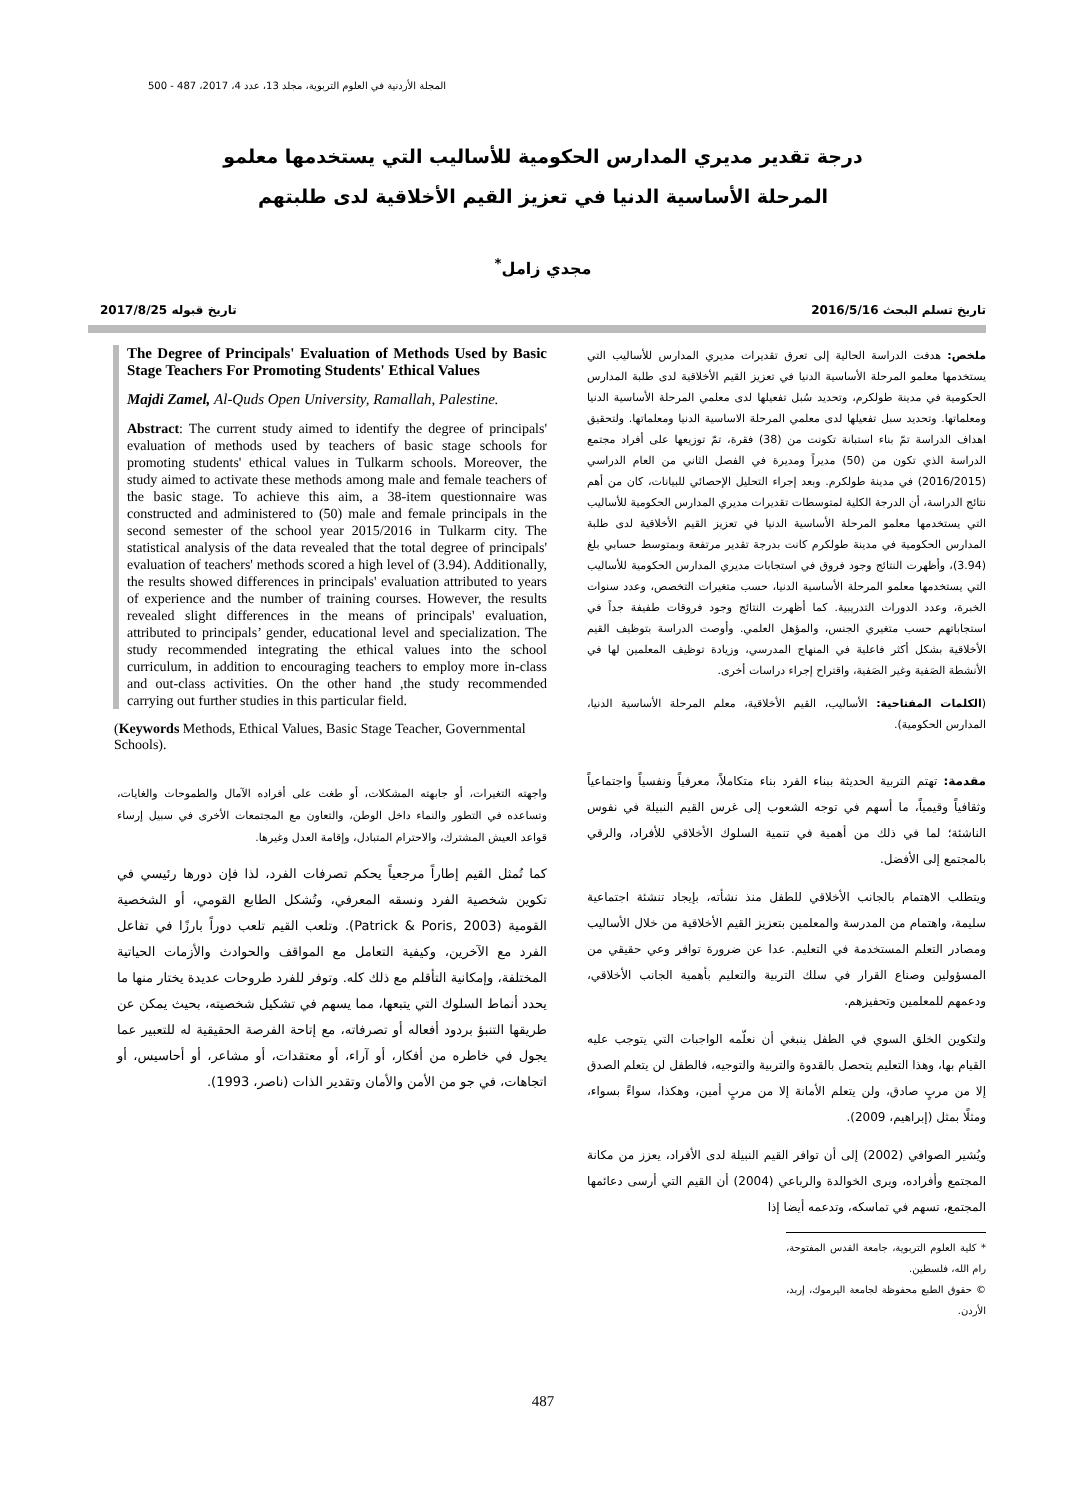المجلة الأردنية في العلوم التربوية، مجلد 13، عدد 4، 2017، 487 - 500
درجة تقدير مديري المدارس الحكومية للأساليب التي يستخدمها معلمو
المرحلة الأساسية الدنيا في تعزيز القيم الأخلاقية لدى طلبتهم
مجدي زامل<sup>*</sup>
تاريخ تسلم البحث 2016/5/16 تاريخ قبوله 2017/8/25
ملخص: هدفت الدراسة الحالية إلى تعرق تقديرات مديري المدارس للأساليب التي يستخدمها معلمو المرحلة الأساسية الدنيا في تعزيز القيم الأخلاقية لدى طلبة المدارس الحكومية في مدينة طولكرم، وتحديد سُبل تفعيلها لدى معلمي المرحلة الأساسية الدنيا ومعلماتها. وتحديد سبل تفعيلها لدى معلمي المرحلة الاساسية الدنيا ومعلماتها. ولتحقيق اهداف الدراسة تمّ بناء استبانة تكونت من (38) فقرة، تمّ توزيعها على أفراد مجتمع الدراسة الذي تكون من (50) مديراً ومديرة في الفصل الثاني من العام الدراسي (2016/2015) في مدينة طولكرم. وبعد إجراء التحليل الإحصائي للبيانات، كان من أهم نتائج الدراسة، أن الدرجة الكلية لمتوسطات تقديرات مديري المدارس الحكومية للأساليب التي يستخدمها معلمو المرحلة الأساسية الدنيا في تعزيز القيم الأخلاقية لدى طلبة المدارس الحكومية في مدينة طولكرم كانت بدرجة تقدير مرتفعة وبمتوسط حسابي بلغ (3.94)، وأظهرت النتائج وجود فروق في استجابات مديري المدارس الحكومية للأساليب التي يستخدمها معلمو المرحلة الأساسية الدنيا، حسب متغيرات التخصص، وعدد سنوات الخبرة، وعدد الدورات التدريبية. كما أظهرت النتائج وجود فروقات طفيفة جداً في استجاباتهم حسب متغيري الجنس، والمؤهل العلمي. وأوصت الدراسة بتوظيف القيم الأخلاقية بشكل أكثر فاعلية في المنهاج المدرسي، وزيادة توظيف المعلمين لها في الأنشطة الصَفية وغير الصَفية، واقتراح إجراء دراسات أخرى.
(الكلمات المفتاحية: الأساليب، القيم الأخلاقية، معلم المرحلة الأساسية الدنيا، المدارس الحكومية).
مقدمة: تهتم التربية الحديثة ببناء الفرد بناء متكاملاً، معرفياً ونفسياً واجتماعياً وثقافياً وقيمياً، ما أسهم في توجه الشعوب إلى غرس القيم النبيلة في نفوس الناشئة؛ لما في ذلك من أهمية في تنمية السلوك الأخلاقي للأفراد، والرقي بالمجتمع إلى الأفضل.
ويتطلب الاهتمام بالجانب الأخلاقي للطفل منذ نشأته، بإيجاد تنشئة اجتماعية سليمة، واهتمام من المدرسة والمعلمين بتعزيز القيم الأخلاقية من خلال الأساليب ومصادر التعلم المستخدمة في التعليم. عدا عن ضرورة توافر وعي حقيقي من المسؤولين وصناع القرار في سلك التربية والتعليم بأهمية الجانب الأخلاقي، ودعمهم للمعلمين وتحفيزهم.
ولتكوين الخلق السوي في الطفل ينبغي أن نعلّمه الواجبات التي يتوجب عليه القيام بها، وهذا التعليم يتحصل بالقدوة والتربية والتوجيه، فالطفل لن يتعلم الصدق إلا من مربٍ صادق، ولن يتعلم الأمانة إلا من مربٍ أمين، وهكذا، سواءً بسواء، ومثلًا بمثل (إبراهيم، 2009).
ويُشير الصوافي (2002) إلى أن توافر القيم النبيلة لدى الأفراد، يعزز من مكانة المجتمع وأفراده، ويرى الخوالدة والرباعي (2004) أن القيم التي أرسى دعائمها المجتمع، تسهم في تماسكه، وتدعمه أيضا إذا
* كلية العلوم التربوية، جامعة القدس المفتوحة، رام الله، فلسطين.
© حقوق الطبع محفوظة لجامعة اليرموك، إربد، الأردن.
The Degree of Principals' Evaluation of Methods Used by Basic Stage Teachers For Promoting Students' Ethical Values
Majdi Zamel, Al-Quds Open University, Ramallah, Palestine.
Abstract: The current study aimed to identify the degree of principals' evaluation of methods used by teachers of basic stage schools for promoting students' ethical values in Tulkarm schools. Moreover, the study aimed to activate these methods among male and female teachers of the basic stage. To achieve this aim, a 38-item questionnaire was constructed and administered to (50) male and female principals in the second semester of the school year 2015/2016 in Tulkarm city. The statistical analysis of the data revealed that the total degree of principals' evaluation of teachers' methods scored a high level of (3.94). Additionally, the results showed differences in principals' evaluation attributed to years of experience and the number of training courses. However, the results revealed slight differences in the means of principals' evaluation, attributed to principals’ gender, educational level and specialization. The study recommended integrating the ethical values into the school curriculum, in addition to encouraging teachers to employ more in-class and out-class activities. On the other hand ,the study recommended carrying out further studies in this particular field.
(Keywords Methods, Ethical Values, Basic Stage Teacher, Governmental Schools).
واجهته التغيرات، أو جابهته المشكلات، أو طغت على أفراده الآمال والطموحات والغايات، وتساعده في التطور والنماء داخل الوطن، والتعاون مع المجتمعات الأخرى في سبيل إرساء قواعد العيش المشترك، والاحترام المتبادل، وإقامة العدل وغيرها.
كما تُمثل القيم إطاراً مرجعياً يحكم تصرفات الفرد، لذا فإن دورها رئيسي في تكوين شخصية الفرد ونسقه المعرفي، وتُشكل الطابع القومي، أو الشخصية القومية (Patrick & Poris, 2003). وتلعب القيم تلعب دوراً بارزًا في تفاعل الفرد مع الآخرين، وكيفية التعامل مع المواقف والحوادث والأزمات الحياتية المختلفة، وإمكانية التأقلم مع ذلك كله. وتوفر للفرد طروحات عديدة يختار منها ما يحدد أنماط السلوك التي يتبعها، مما يسهم في تشكيل شخصيته، بحيث يمكن عن طريقها التنبؤ بردود أفعاله أو تصرفاته، مع إتاحة الفرصة الحقيقية له للتعبير عما يجول في خاطره من أفكار، أو آراء، أو معتقدات، أو مشاعر، أو أحاسيس، أو اتجاهات، في جو من الأمن والأمان وتقدير الذات (ناصر، 1993).
487